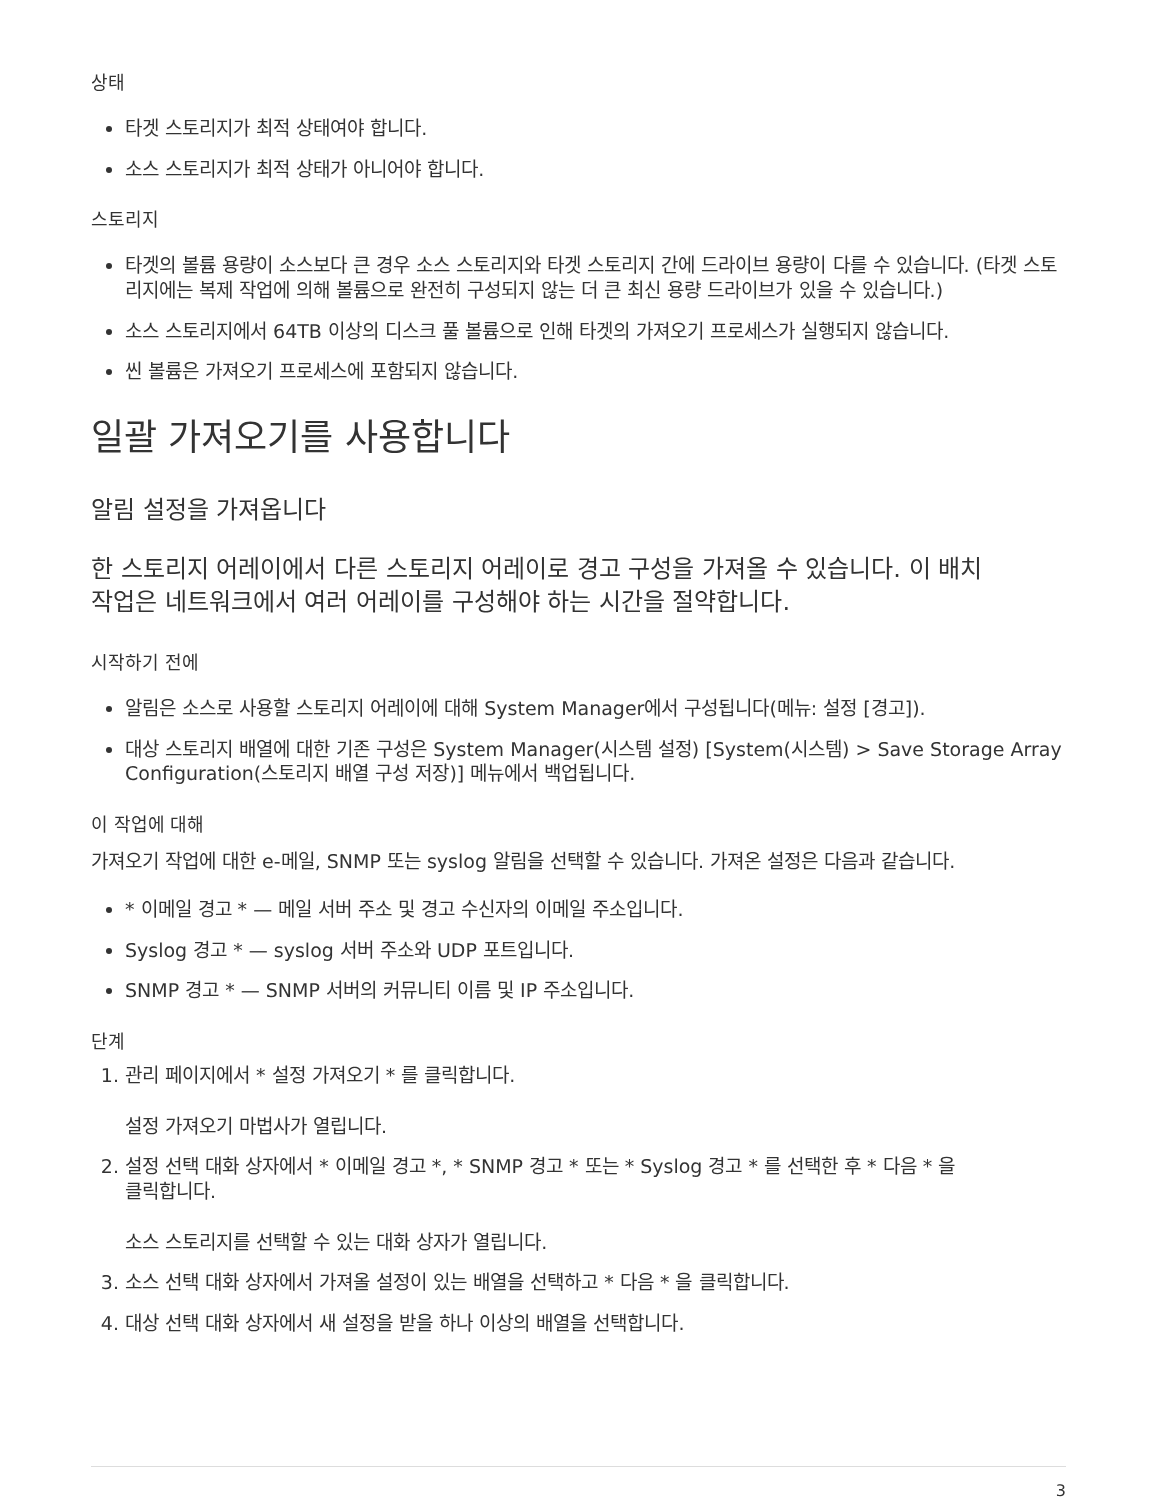상태
타겟 스토리지가 최적 상태여야 합니다.
소스 스토리지가 최적 상태가 아니어야 합니다.
스토리지
타겟의 볼륨 용량이 소스보다 큰 경우 소스 스토리지와 타겟 스토리지 간에 드라이브 용량이 다를 수 있습니다. (타겟 스토리지에는 복제 작업에 의해 볼륨으로 완전히 구성되지 않는 더 큰 최신 용량 드라이브가 있을 수 있습니다.)
소스 스토리지에서 64TB 이상의 디스크 풀 볼륨으로 인해 타겟의 가져오기 프로세스가 실행되지 않습니다.
씬 볼륨은 가져오기 프로세스에 포함되지 않습니다.
일괄 가져오기를 사용합니다
알림 설정을 가져옵니다
한 스토리지 어레이에서 다른 스토리지 어레이로 경고 구성을 가져올 수 있습니다. 이 배치
작업은 네트워크에서 여러 어레이를 구성해야 하는 시간을 절약합니다.
시작하기 전에
알림은 소스로 사용할 스토리지 어레이에 대해 System Manager에서 구성됩니다(메뉴: 설정 [경고]).
대상 스토리지 배열에 대한 기존 구성은 System Manager(시스템 설정) [System(시스템) > Save Storage Array Configuration(스토리지 배열 구성 저장)] 메뉴에서 백업됩니다.
이 작업에 대해
가져오기 작업에 대한 e-메일, SNMP 또는 syslog 알림을 선택할 수 있습니다. 가져온 설정은 다음과 같습니다.
* 이메일 경고 * — 메일 서버 주소 및 경고 수신자의 이메일 주소입니다.
Syslog 경고 * — syslog 서버 주소와 UDP 포트입니다.
SNMP 경고 * — SNMP 서버의 커뮤니티 이름 및 IP 주소입니다.
단계
1. 관리 페이지에서 * 설정 가져오기 * 를 클릭합니다.
설정 가져오기 마법사가 열립니다.
2. 설정 선택 대화 상자에서 * 이메일 경고 *, * SNMP 경고 * 또는 * Syslog 경고 * 를 선택한 후 * 다음 * 을
클릭합니다.
소스 스토리지를 선택할 수 있는 대화 상자가 열립니다.
3. 소스 선택 대화 상자에서 가져올 설정이 있는 배열을 선택하고 * 다음 * 을 클릭합니다.
4. 대상 선택 대화 상자에서 새 설정을 받을 하나 이상의 배열을 선택합니다.
3